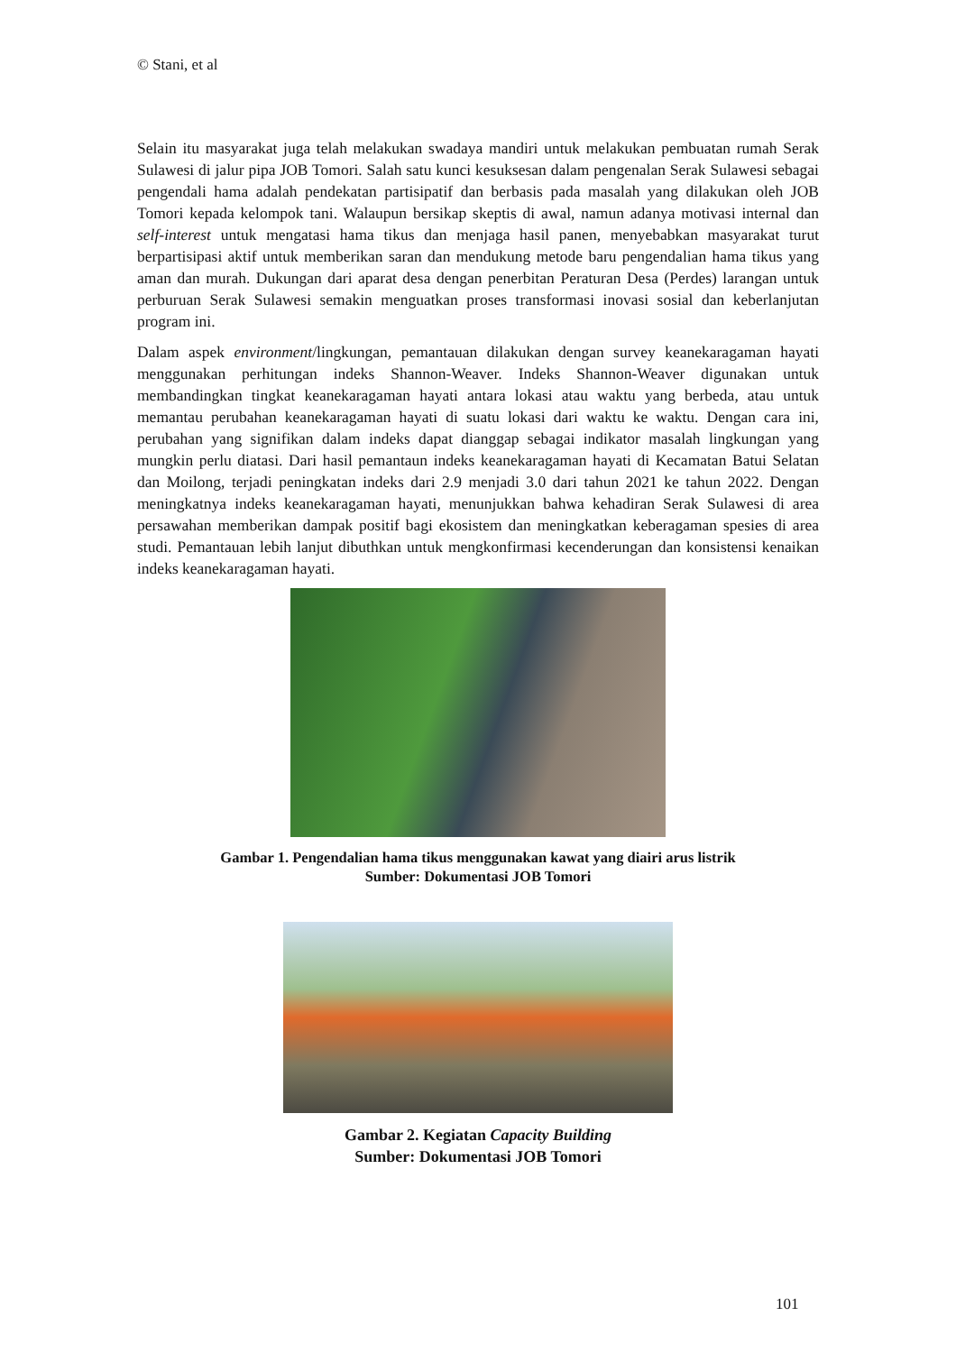© Stani, et al
Selain itu masyarakat juga telah melakukan swadaya mandiri untuk melakukan pembuatan rumah Serak Sulawesi di jalur pipa JOB Tomori. Salah satu kunci kesuksesan dalam pengenalan Serak Sulawesi sebagai pengendali hama adalah pendekatan partisipatif dan berbasis pada masalah yang dilakukan oleh JOB Tomori kepada kelompok tani. Walaupun bersikap skeptis di awal, namun adanya motivasi internal dan self-interest untuk mengatasi hama tikus dan menjaga hasil panen, menyebabkan masyarakat turut berpartisipasi aktif untuk memberikan saran dan mendukung metode baru pengendalian hama tikus yang aman dan murah. Dukungan dari aparat desa dengan penerbitan Peraturan Desa (Perdes) larangan untuk perburuan Serak Sulawesi semakin menguatkan proses transformasi inovasi sosial dan keberlanjutan program ini.
Dalam aspek environment/lingkungan, pemantauan dilakukan dengan survey keanekaragaman hayati menggunakan perhitungan indeks Shannon-Weaver. Indeks Shannon-Weaver digunakan untuk membandingkan tingkat keanekaragaman hayati antara lokasi atau waktu yang berbeda, atau untuk memantau perubahan keanekaragaman hayati di suatu lokasi dari waktu ke waktu. Dengan cara ini, perubahan yang signifikan dalam indeks dapat dianggap sebagai indikator masalah lingkungan yang mungkin perlu diatasi. Dari hasil pemantaun indeks keanekaragaman hayati di Kecamatan Batui Selatan dan Moilong, terjadi peningkatan indeks dari 2.9 menjadi 3.0 dari tahun 2021 ke tahun 2022. Dengan meningkatnya indeks keanekaragaman hayati, menunjukkan bahwa kehadiran Serak Sulawesi di area persawahan memberikan dampak positif bagi ekosistem dan meningkatkan keberagaman spesies di area studi. Pemantauan lebih lanjut dibuthkan untuk mengkonfirmasi kecenderungan dan konsistensi kenaikan indeks keanekaragaman hayati.
Gambar 1. Pengendalian hama tikus menggunakan kawat yang diairi arus listrik
Sumber: Dokumentasi JOB Tomori
Gambar 2. Kegiatan Capacity Building
Sumber: Dokumentasi JOB Tomori
101